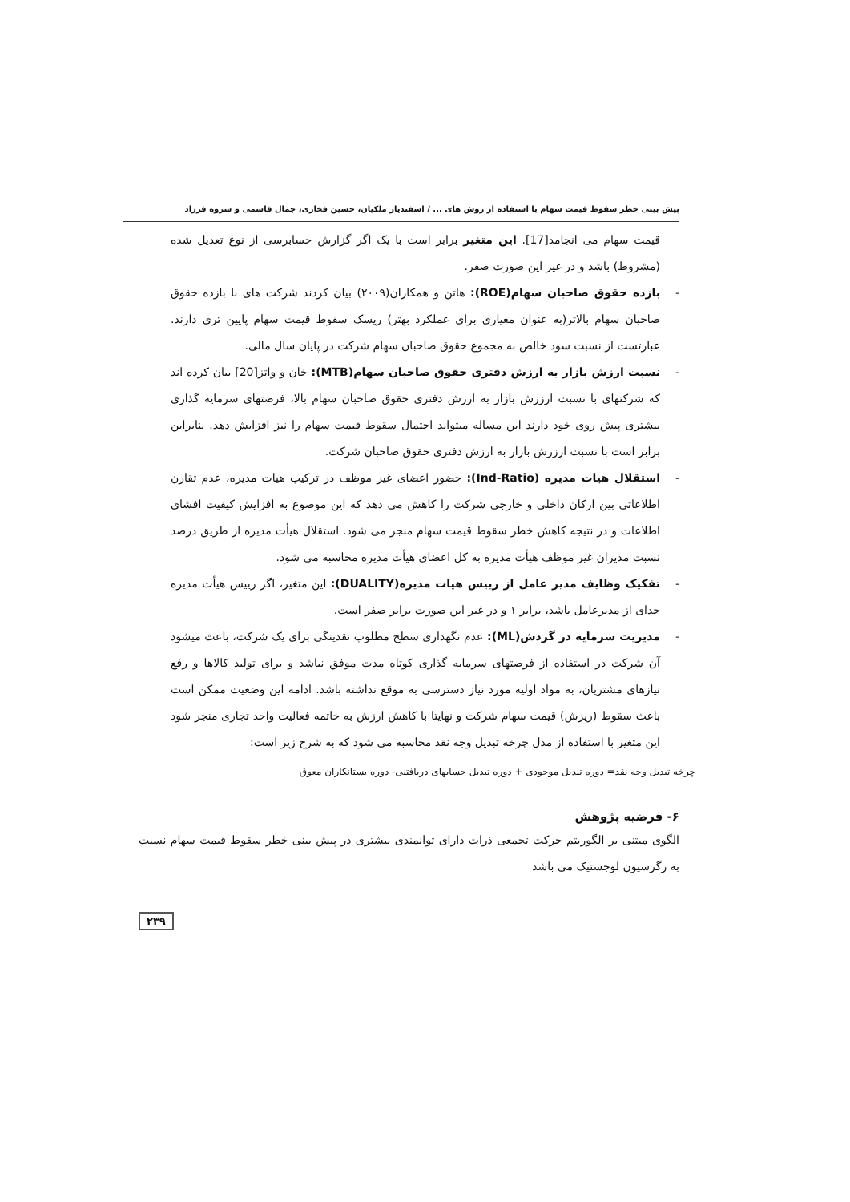پیش بینی خطر سقوط قیمت سهام با استفاده از روش های ... / اسفندیار ملکیان، حسین فخاری، جمال قاسمی و سروه فرزاد
قیمت سهام می انجامد[17]. این متغیر برابر است با یک اگر گزارش حسابرسی از نوع تعدیل شده (مشروط) باشد و در غیر این صورت صفر.
- بازده حقوق صاحبان سهام(ROE): هاتن و همکاران(۲۰۰۹) بیان کردند شرکت های با بازده حقوق صاحبان سهام بالاتر(به عنوان معیاری برای عملکرد بهتر) ریسک سقوط قیمت سهام پایین تری دارند. عبارتست از نسبت سود خالص به مجموع حقوق صاحبان سهام شرکت در پایان سال مالی.
- نسبت ارزش بازار به ارزش دفتری حقوق صاحبان سهام(MTB): خان و واتز[20] بیان کرده اند که شرکتهای با نسبت ارزرش بازار به ارزش دفتری حقوق صاحبان سهام بالا، فرصتهای سرمایه گذاری بیشتری پیش روی خود دارند این مساله میتواند احتمال سقوط قیمت سهام را نیز افزایش دهد. بنابراین برابر است با نسبت ارزرش بازار به ارزش دفتری حقوق صاحبان شرکت.
- استقلال هیات مدیره (Ind-Ratio): حضور اعضای غیر موظف در ترکیب هیات مدیره، عدم تقارن اطلاعاتی بین ارکان داخلی و خارجی شرکت را کاهش می دهد که این موضوع به افزایش کیفیت افشای اطلاعات و در نتیجه کاهش خطر سقوط قیمت سهام منجر می شود. استقلال هیأت مدیره از طریق درصد نسبت مدیران غیر موظف هیأت مدیره به کل اعضای هیأت مدیره محاسبه می شود.
- تفکیک وظایف مدیر عامل از رییس هیات مدیره(DUALITY): این متغیر، اگر رییس هیأت مدیره جدای از مدیرعامل باشد، برابر ۱ و در غیر این صورت برابر صفر است.
- مدیریت سرمایه در گردش(ML): عدم نگهداری سطح مطلوب نقدینگی برای یک شرکت، باعث میشود آن شرکت در استفاده از فرصتهای سرمایه گذاری کوتاه مدت موفق نباشد و برای تولید کالاها و رفع نیازهای مشتریان، به مواد اولیه مورد نیاز دسترسی به موقع نداشته باشد. ادامه این وضعیت ممکن است باعث سقوط (ریزش) قیمت سهام شرکت و نهایتا با کاهش ارزش به خاتمه فعالیت واحد تجاری منجر شود این متغیر با استفاده از مدل چرخه تبدیل وجه نقد محاسبه می شود که به شرح زیر است:
چرخه تبدیل وجه نقد= دوره تبدیل موجودی + دوره تبدیل حسابهای دریافتنی- دوره بستانکاران معوق
۶- فرضیه پژوهش
الگوی مبتنی بر الگوریتم حرکت تجمعی ذرات دارای توانمندی بیشتری در پیش بینی خطر سقوط قیمت سهام نسبت به رگرسیون لوجستیک می باشد
۲۳۹